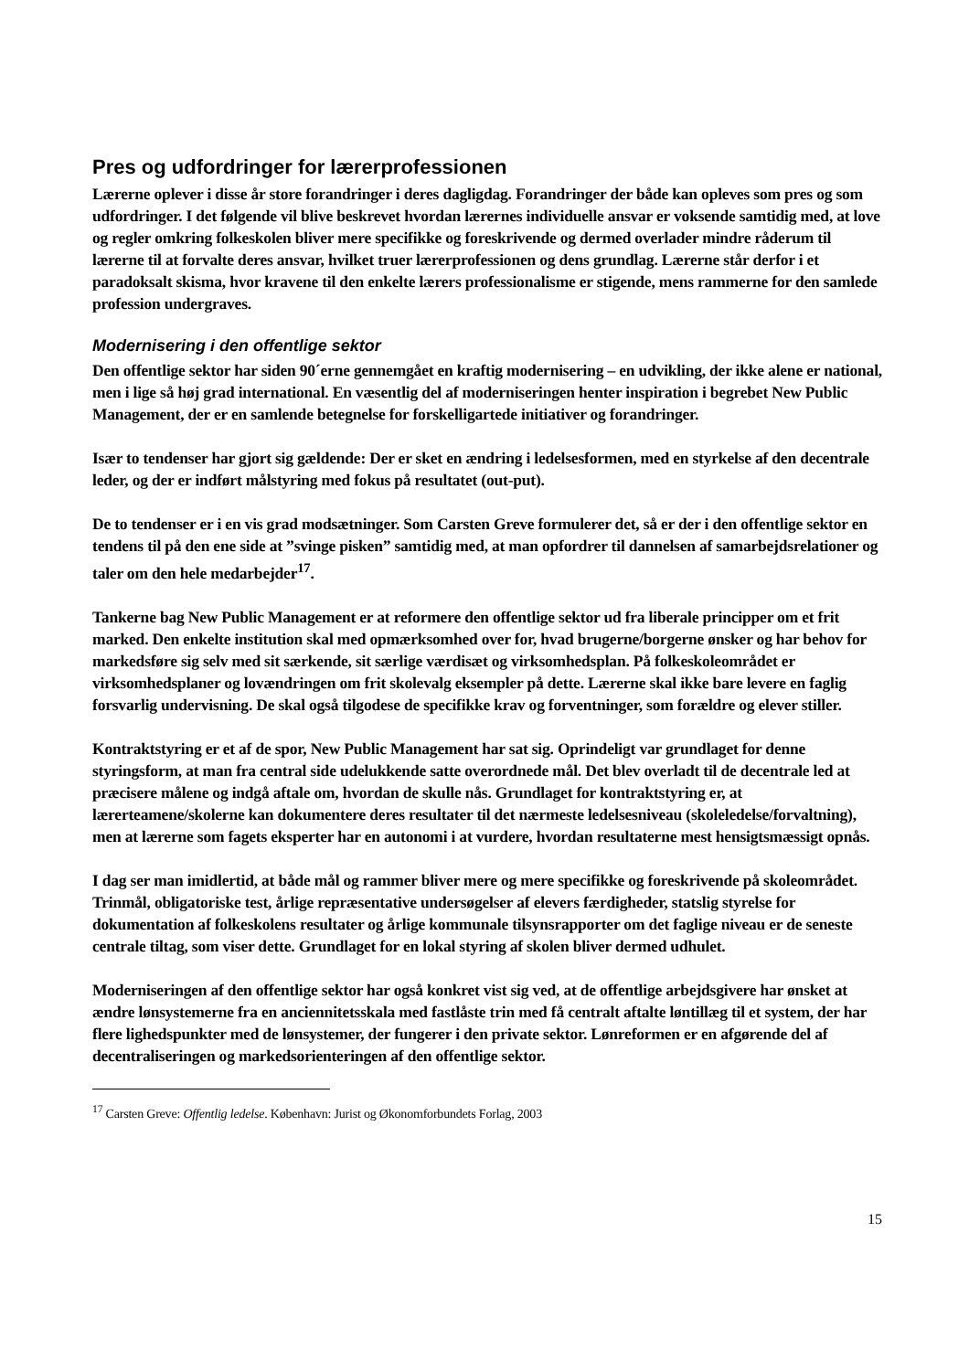Pres og udfordringer for lærerprofessionen
Lærerne oplever i disse år store forandringer i deres dagligdag. Forandringer der både kan opleves som pres og som udfordringer. I det følgende vil blive beskrevet hvordan lærernes individuelle ansvar er voksende samtidig med, at love og regler omkring folkeskolen bliver mere specifikke og foreskrivende og dermed overlader mindre råderum til lærerne til at forvalte deres ansvar, hvilket truer lærerprofessionen og dens grundlag. Lærerne står derfor i et paradoksalt skisma, hvor kravene til den enkelte lærers professionalisme er stigende, mens rammerne for den samlede profession undergraves.
Modernisering i den offentlige sektor
Den offentlige sektor har siden 90´erne gennemgået en kraftig modernisering – en udvikling, der ikke alene er national, men i lige så høj grad international. En væsentlig del af moderniseringen henter inspiration i begrebet New Public Management, der er en samlende betegnelse for forskelligartede initiativer og forandringer.
Især to tendenser har gjort sig gældende: Der er sket en ændring i ledelsesformen, med en styrkelse af den decentrale leder, og der er indført målstyring med fokus på resultatet (out-put).
De to tendenser er i en vis grad modsætninger. Som Carsten Greve formulerer det, så er der i den offentlige sektor en tendens til på den ene side at ”svinge pisken” samtidig med, at man opfordrer til dannelsen af samarbejdsrelationer og taler om den hele medarbejder<sup>17</sup>.
Tankerne bag New Public Management er at reformere den offentlige sektor ud fra liberale principper om et frit marked. Den enkelte institution skal med opmærksomhed over for, hvad brugerne/borgerne ønsker og har behov for markedsføre sig selv med sit særkende, sit særlige værdisæt og virksomhedsplan. På folkeskoleområdet er virksomhedsplaner og lovændringen om frit skolevalg eksempler på dette. Lærerne skal ikke bare levere en faglig forsvarlig undervisning. De skal også tilgodese de specifikke krav og forventninger, som forældre og elever stiller.
Kontraktstyring er et af de spor, New Public Management har sat sig. Oprindeligt var grundlaget for denne styringsform, at man fra central side udelukkende satte overordnede mål. Det blev overladt til de decentrale led at præcisere målene og indgå aftale om, hvordan de skulle nås. Grundlaget for kontraktstyring er, at lærerteamene/skolerne kan dokumentere deres resultater til det nærmeste ledelsesniveau (skoleledelse/forvaltning), men at lærerne som fagets eksperter har en autonomi i at vurdere, hvordan resultaterne mest hensigtsmæssigt opnås.
I dag ser man imidlertid, at både mål og rammer bliver mere og mere specifikke og foreskrivende på skoleområdet. Trinmål, obligatoriske test, årlige repræsentative undersøgelser af elevers færdigheder, statslig styrelse for dokumentation af folkeskolens resultater og årlige kommunale tilsynsrapporter om det faglige niveau er de seneste centrale tiltag, som viser dette. Grundlaget for en lokal styring af skolen bliver dermed udhulet.
Moderniseringen af den offentlige sektor har også konkret vist sig ved, at de offentlige arbejdsgivere har ønsket at ændre lønsystemerne fra en anciennitetsskala med fastlåste trin med få centralt aftalte løntillæg til et system, der har flere lighedspunkter med de lønsystemer, der fungerer i den private sektor. Lønreformen er en afgørende del af decentraliseringen og markedsorienteringen af den offentlige sektor.
<sup>17</sup> Carsten Greve: Offentlig ledelse. København: Jurist og Økonomforbundets Forlag, 2003
15